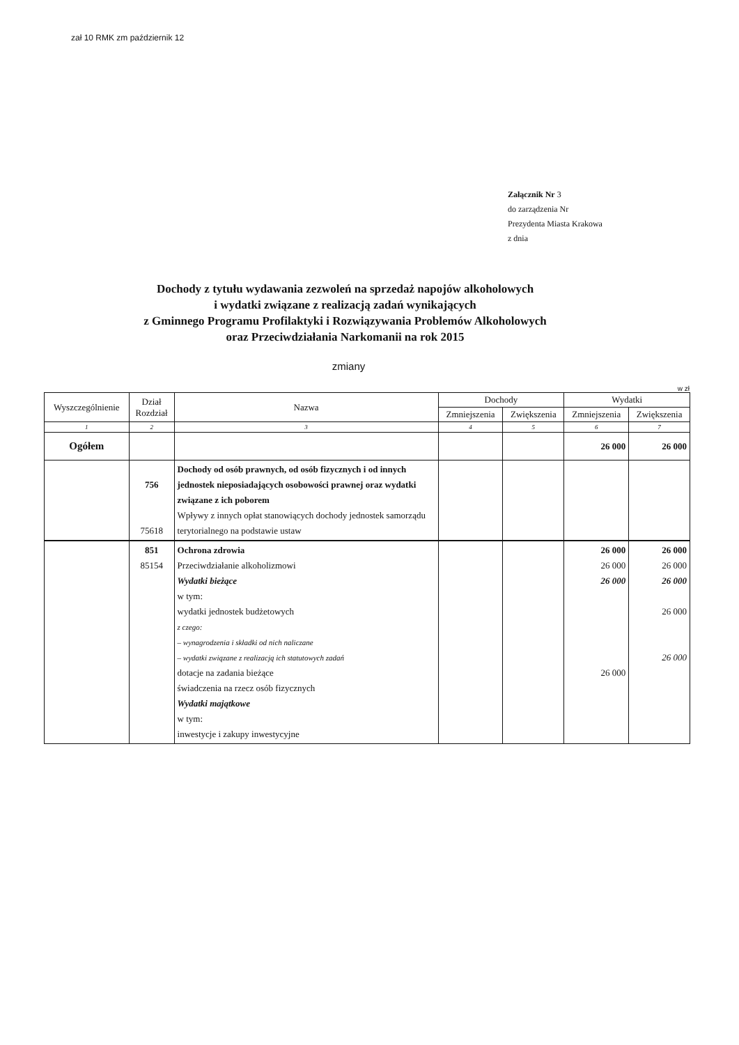zał 10 RMK zm październik 12
Załącznik Nr 3
do zarządzenia Nr
Prezydenta Miasta Krakowa
z dnia
Dochody z tytułu wydawania zezwoleń na sprzedaż napojów alkoholowych
i wydatki związane z realizacją zadań wynikających
z Gminnego Programu Profilaktyki i Rozwiązywania Problemów Alkoholowych
oraz Przeciwdziałania Narkomanii na rok 2015
zmiany
w zł
| Wyszczególnienie | Dział Rozdział | Nazwa | Dochody | | Wydatki | |
| --- | --- | --- | --- | --- | --- | --- |
| | | | Zmniejszenia | Zwiększenia | Zmniejszenia | Zwiększenia |
| 1 | 2 | 3 | 4 | 5 | 6 | 7 |
| Ogółem | | | | | 26 000 | 26 000 |
| | 756 75618 | Dochody od osób prawnych, od osób fizycznych i od innych jednostek nieposiadających osobowości prawnej oraz wydatki związane z ich poborem Wpływy z innych opłat stanowiących dochody jednostek samorządu terytorialnego na podstawie ustaw | | | | |
| | 851 85154 | Ochrona zdrowia Przeciwdziałanie alkoholizmowi Wydatki bieżące w tym: wydatki jednostek budżetowych z czego: – wynagrodzenia i składki od nich naliczane – wydatki związane z realizacją ich statutowych zadań dotacje na zadania bieżące świadczenia na rzecz osób fizycznych Wydatki majątkowe w tym: inwestycje i zakupy inwestycyjne | | | 26 000 26 000 26 000 26 000 | 26 000 26 000 26 000 26 000 26 000 |